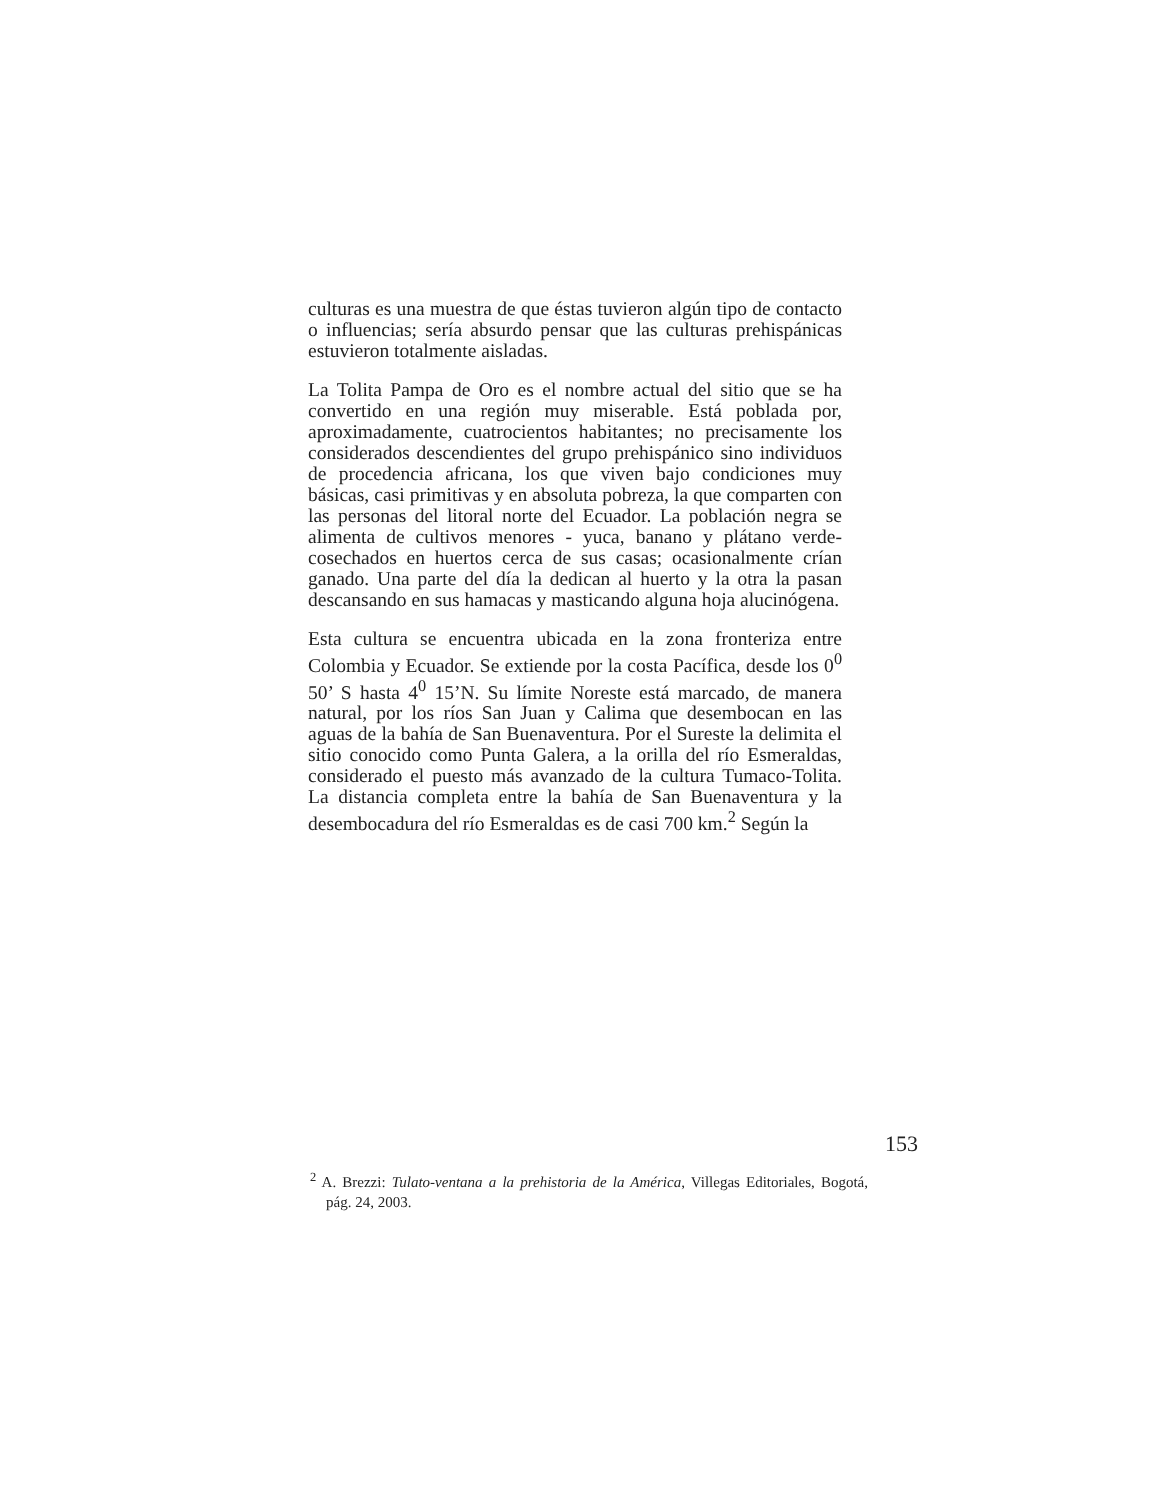culturas es una muestra de que éstas tuvieron algún tipo de contacto o influencias; sería absurdo pensar que las culturas prehispánicas estuvieron totalmente aisladas.
La Tolita Pampa de Oro es el nombre actual del sitio que se ha convertido en una región muy miserable. Está poblada por, aproximadamente, cuatrocientos habitantes; no precisamente los considerados descendientes del grupo prehispánico sino individuos de procedencia africana, los que viven bajo condiciones muy básicas, casi primitivas y en absoluta pobreza, la que comparten con las personas del litoral norte del Ecuador. La población negra se alimenta de cultivos menores - yuca, banano y plátano verde- cosechados en huertos cerca de sus casas; ocasionalmente crían ganado. Una parte del día la dedican al huerto y la otra la pasan descansando en sus hamacas y masticando alguna hoja alucinógena.
Esta cultura se encuentra ubicada en la zona fronteriza entre Colombia y Ecuador. Se extiende por la costa Pacífica, desde los 0<sup>0</sup> 50’ S hasta 4<sup>0</sup> 15’N. Su límite Noreste está marcado, de manera natural, por los ríos San Juan y Calima que desembocan en las aguas de la bahía de San Buenaventura. Por el Sureste la delimita el sitio conocido como Punta Galera, a la orilla del río Esmeraldas, considerado el puesto más avanzado de la cultura Tumaco-Tolita. La distancia completa entre la bahía de San Buenaventura y la desembocadura del río Esmeraldas es de casi 700 km.<sup>2</sup> Según la
153
<sup>2</sup> A. Brezzi: Tulato-ventana a la prehistoria de la América, Villegas Editoriales, Bogotá, pág. 24, 2003.